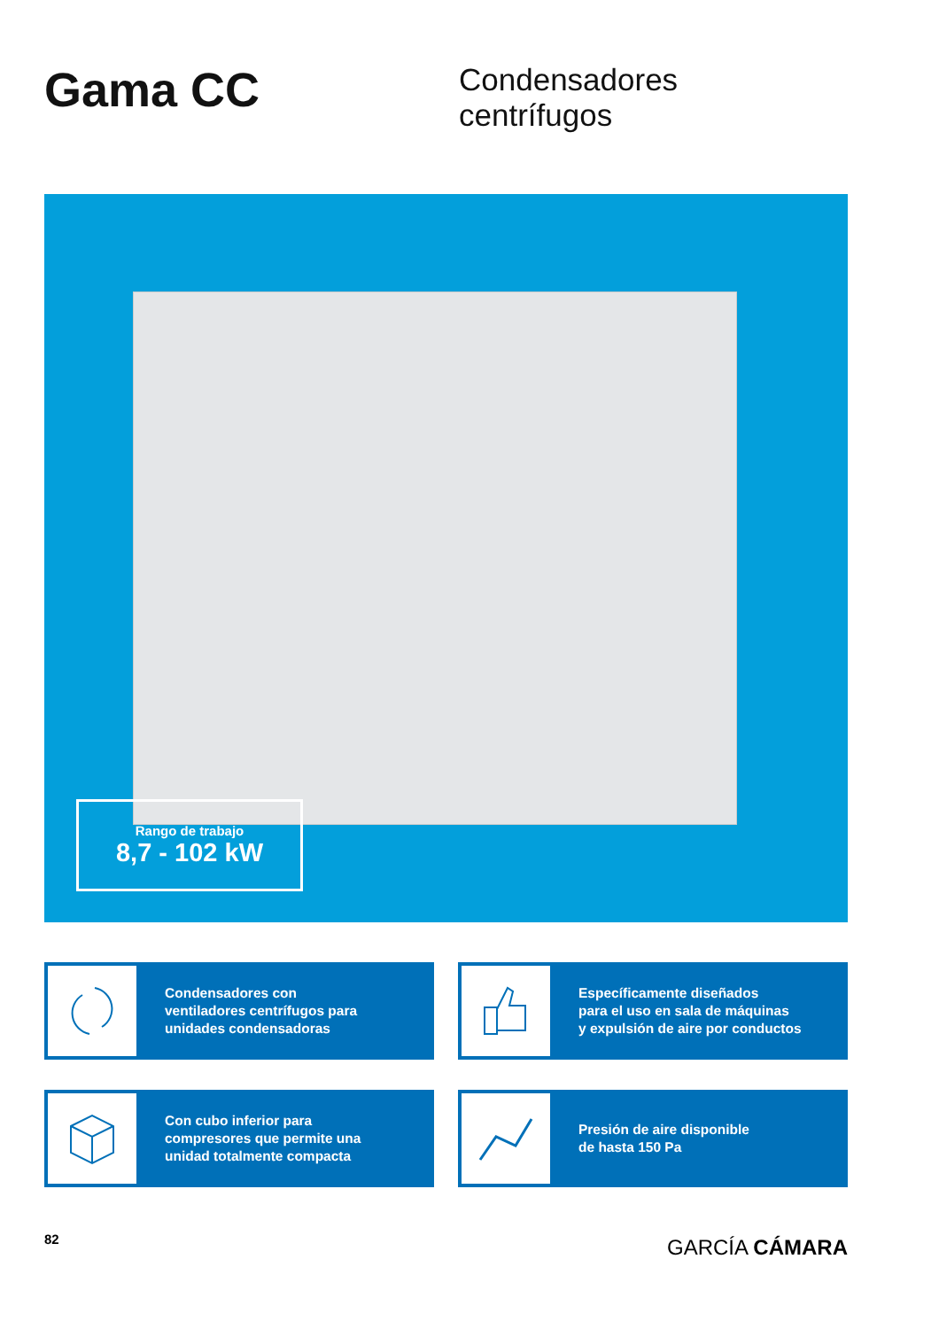Gama CC
Condensadores
centrífugos
Rango de trabajo
8,7 - 102 kW
Condensadores con
ventiladores centrífugos para
unidades condensadoras
Específicamente diseñados
para el uso en sala de máquinas
y expulsión de aire por conductos
Con cubo inferior para
compresores que permite una
unidad totalmente compacta
Presión de aire disponible
de hasta 150 Pa
82 GARCÍA CÁMARA